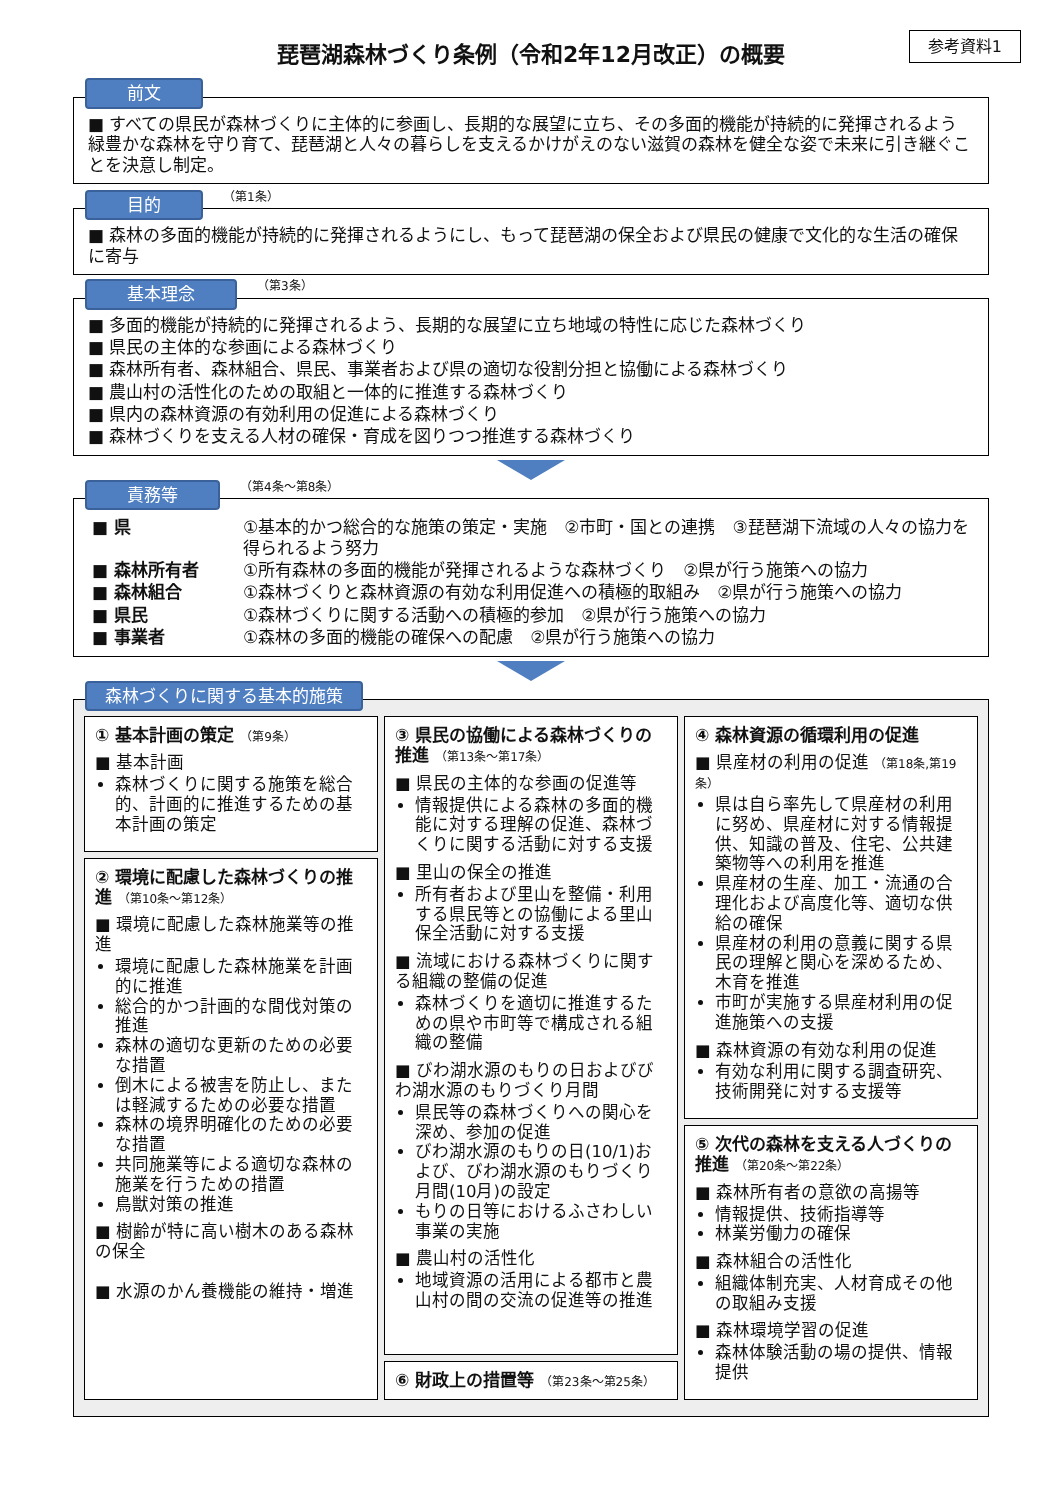参考資料1
琵琶湖森林づくり条例（令和2年12月改正）の概要
前文
■ すべての県民が森林づくりに主体的に参画し、長期的な展望に立ち、その多面的機能が持続的に発揮されるよう緑豊かな森林を守り育て、琵琶湖と人々の暮らしを支えるかけがえのない滋賀の森林を健全な姿で未来に引き継ぐことを決意し制定。
目的 （第1条）
■ 森林の多面的機能が持続的に発揮されるようにし、もって琵琶湖の保全および県民の健康で文化的な生活の確保に寄与
基本理念 （第3条）
■ 多面的機能が持続的に発揮されるよう、長期的な展望に立ち地域の特性に応じた森林づくり
■ 県民の主体的な参画による森林づくり
■ 森林所有者、森林組合、県民、事業者および県の適切な役割分担と協働による森林づくり
■ 農山村の活性化のための取組と一体的に推進する森林づくり
■ 県内の森林資源の有効利用の促進による森林づくり
■ 森林づくりを支える人材の確保・育成を図りつつ推進する森林づくり
責務等 （第4条～第8条）
| ■ 県 | ①基本的かつ総合的な施策の策定・実施 ②市町・国との連携 ③琵琶湖下流域の人々の協力を得られるよう努力 |
| ■ 森林所有者 | ①所有森林の多面的機能が発揮されるような森林づくり ②県が行う施策への協力 |
| ■ 森林組合 | ①森林づくりと森林資源の有効な利用促進への積極的取組み ②県が行う施策への協力 |
| ■ 県民 | ①森林づくりに関する活動への積極的参加 ②県が行う施策への協力 |
| ■ 事業者 | ①森林の多面的機能の確保への配慮 ②県が行う施策への協力 |
森林づくりに関する基本的施策
① 基本計画の策定 （第9条）
■ 基本計画
森林づくりに関する施策を総合的、計画的に推進するための基本計画の策定
② 環境に配慮した森林づくりの推進 （第10条～第12条）
■ 環境に配慮した森林施業等の推進
環境に配慮した森林施業を計画的に推進
総合的かつ計画的な間伐対策の推進
森林の適切な更新のための必要な措置
倒木による被害を防止し、または軽減するための必要な措置
森林の境界明確化のための必要な措置
共同施業等による適切な森林の施業を行うための措置
鳥獣対策の推進
■ 樹齢が特に高い樹木のある森林の保全
■ 水源のかん養機能の維持・増進
③ 県民の協働による森林づくりの推進 （第13条～第17条）
■ 県民の主体的な参画の促進等
情報提供による森林の多面的機能に対する理解の促進、森林づくりに関する活動に対する支援
■ 里山の保全の推進
所有者および里山を整備・利用する県民等との協働による里山保全活動に対する支援
■ 流域における森林づくりに関する組織の整備の促進
森林づくりを適切に推進するための県や市町等で構成される組織の整備
■ びわ湖水源のもりの日およびびわ湖水源のもりづくり月間
県民等の森林づくりへの関心を深め、参加の促進
びわ湖水源のもりの日(10/1)および、びわ湖水源のもりづくり月間(10月)の設定
もりの日等におけるふさわしい事業の実施
■ 農山村の活性化
地域資源の活用による都市と農山村の間の交流の促進等の推進
⑥ 財政上の措置等 （第23条～第25条）
④ 森林資源の循環利用の促進
■ 県産材の利用の促進 （第18条,第19条）
県は自ら率先して県産材の利用に努め、県産材に対する情報提供、知識の普及、住宅、公共建築物等への利用を推進
県産材の生産、加工・流通の合理化および高度化等、適切な供給の確保
県産材の利用の意義に関する県民の理解と関心を深めるため、木育を推進
市町が実施する県産材利用の促進施策への支援
■ 森林資源の有効な利用の促進
有効な利用に関する調査研究、技術開発に対する支援等
⑤ 次代の森林を支える人づくりの推進 （第20条～第22条）
■ 森林所有者の意欲の高揚等
情報提供、技術指導等
林業労働力の確保
■ 森林組合の活性化
組織体制充実、人材育成その他の取組み支援
■ 森林環境学習の促進
森林体験活動の場の提供、情報提供